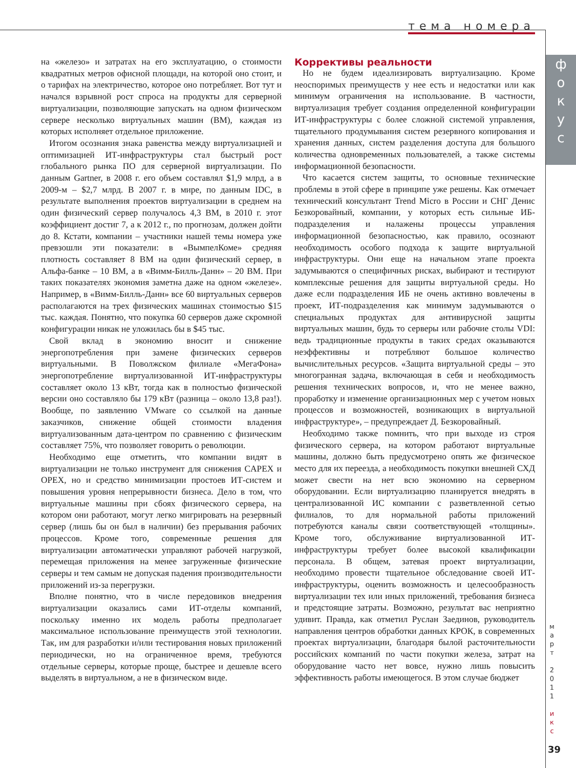тема номера
ф
о
к
у
с
на «железо» и затратах на его эксплуатацию, о стоимости квадратных метров офисной площади, на которой оно стоит, и о тарифах на электричество, которое оно потребляет. Вот тут и начался взрывной рост спроса на продукты для серверной виртуализации, позволяющие запускать на одном физическом сервере несколько виртуальных машин (ВМ), каждая из которых исполняет отдельное приложение.
Итогом осознания знака равенства между виртуализацией и оптимизацией ИТ-инфраструктуры стал быстрый рост глобального рынка ПО для серверной виртуализации. По данным Gartner, в 2008 г. его объем составлял $1,9 млрд, а в 2009-м – $2,7 млрд. В 2007 г. в мире, по данным IDC, в результате выполнения проектов виртуализации в среднем на один физический сервер получалось 4,3 ВМ, в 2010 г. этот коэффициент достиг 7, а к 2012 г., по прогнозам, должен дойти до 8. Кстати, компании – участники нашей темы номера уже превзошли эти показатели: в «ВымпелКоме» средняя плотность составляет 8 ВМ на один физический сервер, в Альфа-банке – 10 ВМ, а в «Вимм-Билль-Данн» – 20 ВМ. При таких показателях экономия заметна даже на одном «железе». Например, в «Вимм-Билль-Данн» все 60 виртуальных серверов располагаются на трех физических машинах стоимостью $15 тыс. каждая. Понятно, что покупка 60 серверов даже скромной конфигурации никак не уложилась бы в $45 тыс.
Свой вклад в экономию вносит и снижение энергопотребления при замене физических серверов виртуальными. В Поволжском филиале «МегаФона» энергопотребление виртуализованной ИТ-инфраструктуры составляет около 13 кВт, тогда как в полностью физической версии оно составляло бы 179 кВт (разница – около 13,8 раз!). Вообще, по заявлению VMware со ссылкой на данные заказчиков, снижение общей стоимости владения виртуализованным дата-центром по сравнению с физическим составляет 75%, что позволяет говорить о революции.
Необходимо еще отметить, что компании видят в виртуализации не только инструмент для снижения CAPEX и OPEX, но и средство минимизации простоев ИТ-систем и повышения уровня непрерывности бизнеса. Дело в том, что виртуальные машины при сбоях физического сервера, на котором они работают, могут легко мигрировать на резервный сервер (лишь бы он был в наличии) без прерывания рабочих процессов. Кроме того, современные решения для виртуализации автоматически управляют рабочей нагрузкой, перемещая приложения на менее загруженные физические серверы и тем самым не допуская падения производительности приложений из-за перегрузки.
Вполне понятно, что в числе передовиков внедрения виртуализации оказались сами ИТ-отделы компаний, поскольку именно их модель работы предполагает максимальное использование преимуществ этой технологии. Так, им для разработки и/или тестирования новых приложений периодически, но на ограниченное время, требуются отдельные серверы, которые проще, быстрее и дешевле всего выделять в виртуальном, а не в физическом виде.
Коррективы реальности
Но не будем идеализировать виртуализацию. Кроме неоспоримых преимуществ у нее есть и недостатки или как минимум ограничения на использование. В частности, виртуализация требует создания определенной конфигурации ИТ-инфраструктуры с более сложной системой управления, тщательного продумывания систем резервного копирования и хранения данных, систем разделения доступа для большого количества одновременных пользователей, а также системы информационной безопасности.
Что касается систем защиты, то основные технические проблемы в этой сфере в принципе уже решены. Как отмечает технический консультант Trend Micro в России и СНГ Денис Безкоровайный, компании, у которых есть сильные ИБ-подразделения и налажены процессы управления информационной безопасностью, как правило, осознают необходимость особого подхода к защите виртуальной инфраструктуры. Они еще на начальном этапе проекта задумываются о специфичных рисках, выбирают и тестируют комплексные решения для защиты виртуальной среды. Но даже если подразделения ИБ не очень активно вовлечены в проект, ИТ-подразделения как минимум задумываются о специальных продуктах для антивирусной защиты виртуальных машин, будь то серверы или рабочие столы VDI: ведь традиционные продукты в таких средах оказываются неэффективны и потребляют большое количество вычислительных ресурсов. «Защита виртуальной среды – это многогранная задача, включающая в себя и необходимость решения технических вопросов, и, что не менее важно, проработку и изменение организационных мер с учетом новых процессов и возможностей, возникающих в виртуальной инфраструктуре», – предупреждает Д. Безкоровайный.
Необходимо также помнить, что при выходе из строя физического сервера, на котором работают виртуальные машины, должно быть предусмотрено опять же физическое место для их переезда, а необходимость покупки внешней СХД может свести на нет всю экономию на серверном оборудовании. Если виртуализацию планируется внедрять в централизованной ИС компании с разветвленной сетью филиалов, то для нормальной работы приложений потребуются каналы связи соответствующей «толщины». Кроме того, обслуживание виртуализованной ИТ-инфраструктуры требует более высокой квалификации персонала. В общем, затевая проект виртуализации, необходимо провести тщательное обследование своей ИТ-инфраструктуры, оценить возможность и целесообразность виртуализации тех или иных приложений, требования бизнеса и предстоящие затраты. Возможно, результат вас неприятно удивит. Правда, как отметил Руслан Заединов, руководитель направления центров обработки данных КРОК, в современных проектах виртуализации, благодаря былой расточительности российских компаний по части покупки железа, затрат на оборудование часто нет вовсе, нужно лишь повысить эффективность работы имеющегося. В этом случае бюджет
м
а
р
т
2
0
1
1
и
к
с
39